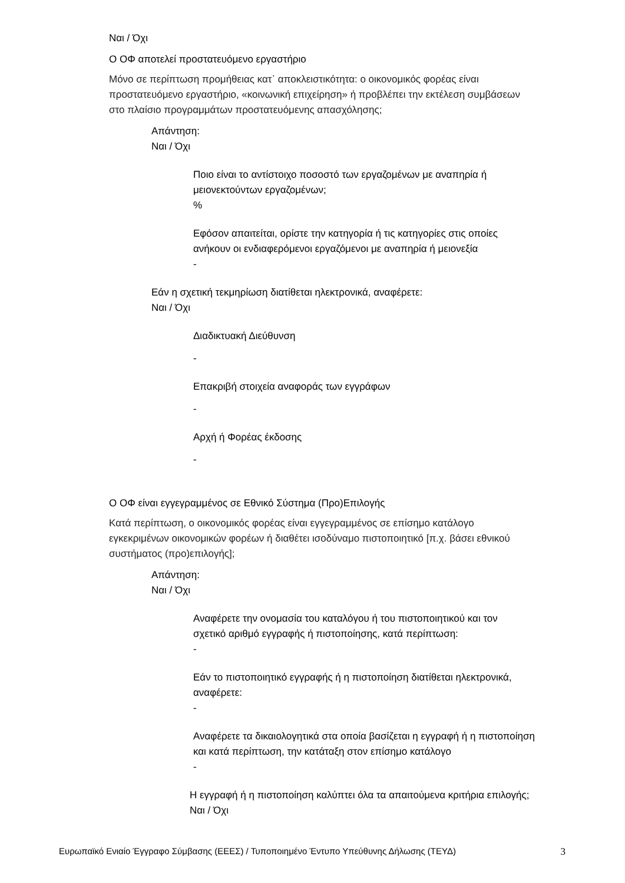Ναι / Όχι
Ο ΟΦ αποτελεί προστατευόμενο εργαστήριο
Μόνο σε περίπτωση προμήθειας κατ᾽ αποκλειστικότητα: ο οικονομικός φορέας είναι προστατευόμενο εργαστήριο, «κοινωνική επιχείρηση» ή προβλέπει την εκτέλεση συμβάσεων στο πλαίσιο προγραμμάτων προστατευόμενης απασχόλησης;
Απάντηση:
Ναι / Όχι
Ποιο είναι το αντίστοιχο ποσοστό των εργαζομένων με αναπηρία ή μειονεκτούντων εργαζομένων;
%
Εφόσον απαιτείται, ορίστε την κατηγορία ή τις κατηγορίες στις οποίες ανήκουν οι ενδιαφερόμενοι εργαζόμενοι με αναπηρία ή μειονεξία
-
Εάν η σχετική τεκμηρίωση διατίθεται ηλεκτρονικά, αναφέρετε:
Ναι / Όχι
Διαδικτυακή Διεύθυνση
-
Επακριβή στοιχεία αναφοράς των εγγράφων
-
Αρχή ή Φορέας έκδοσης
-
Ο ΟΦ είναι εγγεγραμμένος σε Εθνικό Σύστημα (Προ)Επιλογής
Κατά περίπτωση, ο οικονομικός φορέας είναι εγγεγραμμένος σε επίσημο κατάλογο εγκεκριμένων οικονομικών φορέων ή διαθέτει ισοδύναμο πιστοποιητικό [π.χ. βάσει εθνικού συστήματος (προ)επιλογής];
Απάντηση:
Ναι / Όχι
Αναφέρετε την ονομασία του καταλόγου ή του πιστοποιητικού και τον σχετικό αριθμό εγγραφής ή πιστοποίησης, κατά περίπτωση:
-
Εάν το πιστοποιητικό εγγραφής ή η πιστοποίηση διατίθεται ηλεκτρονικά, αναφέρετε:
-
Αναφέρετε τα δικαιολογητικά στα οποία βασίζεται η εγγραφή ή η πιστοποίηση και κατά περίπτωση, την κατάταξη στον επίσημο κατάλογο
-
Η εγγραφή ή η πιστοποίηση καλύπτει όλα τα απαιτούμενα κριτήρια επιλογής;
Ναι / Όχι
Ευρωπαϊκό Ενιαίο Έγγραφο Σύμβασης (ΕΕΕΣ) / Τυποποιημένο Έντυπο Υπεύθυνης Δήλωσης (ΤΕΥΔ) 3